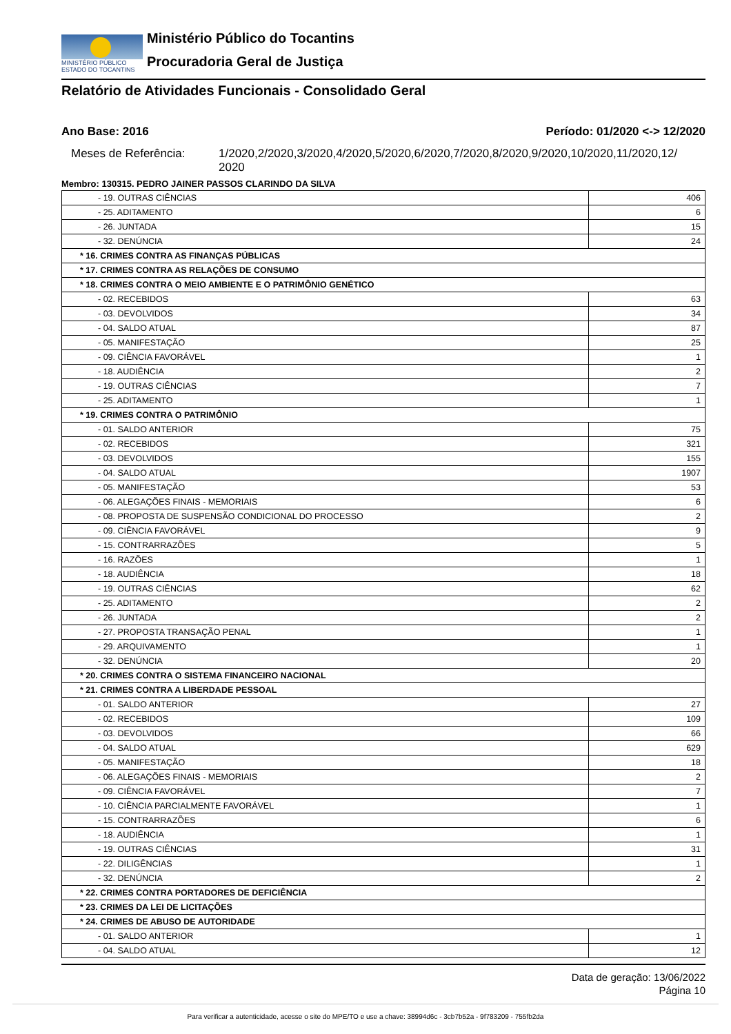MINISTÉRIO PÚBLICO
ESTADO DO TOCANTINS
Ministério Público do Tocantins
Procuradoria Geral de Justiça
Relatório de Atividades Funcionais - Consolidado Geral
Ano Base: 2016 Período: 01/2020 <-> 12/2020
Meses de Referência: 1/2020,2/2020,3/2020,4/2020,5/2020,6/2020,7/2020,8/2020,9/2020,10/2020,11/2020,12/ 2020
Membro: 130315. PEDRO JAINER PASSOS CLARINDO DA SILVA
| - 19. OUTRAS CIÊNCIAS | 406 |
| - 25. ADITAMENTO | 6 |
| - 26. JUNTADA | 15 |
| - 32. DENÚNCIA | 24 |
| * 16. CRIMES CONTRA AS FINANÇAS PÚBLICAS | |
| * 17. CRIMES CONTRA AS RELAÇÕES DE CONSUMO | |
| * 18. CRIMES CONTRA O MEIO AMBIENTE E O PATRIMÔNIO GENÉTICO | |
| - 02. RECEBIDOS | 63 |
| - 03. DEVOLVIDOS | 34 |
| - 04. SALDO ATUAL | 87 |
| - 05. MANIFESTAÇÃO | 25 |
| - 09. CIÊNCIA FAVORÁVEL | 1 |
| - 18. AUDIÊNCIA | 2 |
| - 19. OUTRAS CIÊNCIAS | 7 |
| - 25. ADITAMENTO | 1 |
| * 19. CRIMES CONTRA O PATRIMÔNIO | |
| - 01. SALDO ANTERIOR | 75 |
| - 02. RECEBIDOS | 321 |
| - 03. DEVOLVIDOS | 155 |
| - 04. SALDO ATUAL | 1907 |
| - 05. MANIFESTAÇÃO | 53 |
| - 06. ALEGAÇÕES FINAIS - MEMORIAIS | 6 |
| - 08. PROPOSTA DE SUSPENSÃO CONDICIONAL DO PROCESSO | 2 |
| - 09. CIÊNCIA FAVORÁVEL | 9 |
| - 15. CONTRARRAZÕES | 5 |
| - 16. RAZÕES | 1 |
| - 18. AUDIÊNCIA | 18 |
| - 19. OUTRAS CIÊNCIAS | 62 |
| - 25. ADITAMENTO | 2 |
| - 26. JUNTADA | 2 |
| - 27. PROPOSTA TRANSAÇÃO PENAL | 1 |
| - 29. ARQUIVAMENTO | 1 |
| - 32. DENÚNCIA | 20 |
| * 20. CRIMES CONTRA O SISTEMA FINANCEIRO NACIONAL | |
| * 21. CRIMES CONTRA A LIBERDADE PESSOAL | |
| - 01. SALDO ANTERIOR | 27 |
| - 02. RECEBIDOS | 109 |
| - 03. DEVOLVIDOS | 66 |
| - 04. SALDO ATUAL | 629 |
| - 05. MANIFESTAÇÃO | 18 |
| - 06. ALEGAÇÕES FINAIS - MEMORIAIS | 2 |
| - 09. CIÊNCIA FAVORÁVEL | 7 |
| - 10. CIÊNCIA PARCIALMENTE FAVORÁVEL | 1 |
| - 15. CONTRARRAZÕES | 6 |
| - 18. AUDIÊNCIA | 1 |
| - 19. OUTRAS CIÊNCIAS | 31 |
| - 22. DILIGÊNCIAS | 1 |
| - 32. DENÚNCIA | 2 |
| * 22. CRIMES CONTRA PORTADORES DE DEFICIÊNCIA | |
| * 23. CRIMES DA LEI DE LICITAÇÕES | |
| * 24. CRIMES DE ABUSO DE AUTORIDADE | |
| - 01. SALDO ANTERIOR | 1 |
| - 04. SALDO ATUAL | 12 |
Data de geração: 13/06/2022
Página 10
Para verificar a autenticidade, acesse o site do MPE/TO e use a chave: 38994d6c - 3cb7b52a - 9f783209 - 755fb2da